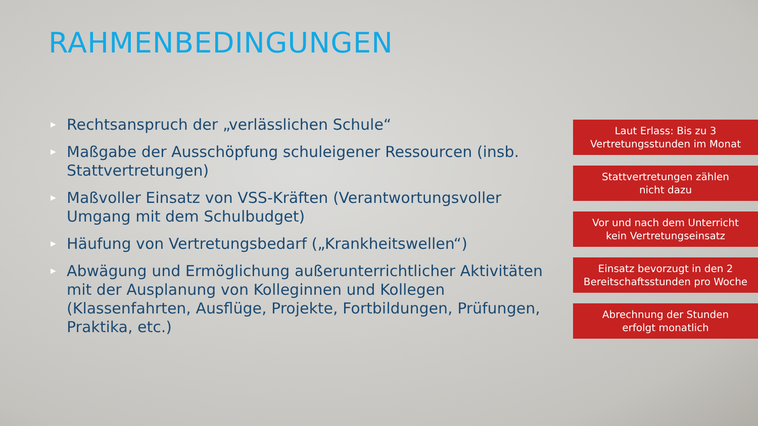RAHMENBEDINGUNGEN
▶ Rechtsanspruch der „verlässlichen Schule“
▶ Maßgabe der Ausschöpfung schuleigener Ressourcen (insb. Stattvertretungen)
▶ Maßvoller Einsatz von VSS-Kräften (Verantwortungsvoller Umgang mit dem Schulbudget)
▶ Häufung von Vertretungsbedarf („Krankheitswellen“)
▶ Abwägung und Ermöglichung außerunterrichtlicher Aktivitäten mit der Ausplanung von Kolleginnen und Kollegen (Klassenfahrten, Ausflüge, Projekte, Fortbildungen, Prüfungen, Praktika, etc.)
Laut Erlass: Bis zu 3
Vertretungsstunden im Monat
Stattvertretungen zählen
nicht dazu
Vor und nach dem Unterricht
kein Vertretungseinsatz
Einsatz bevorzugt in den 2
Bereitschaftsstunden pro Woche
Abrechnung der Stunden
erfolgt monatlich